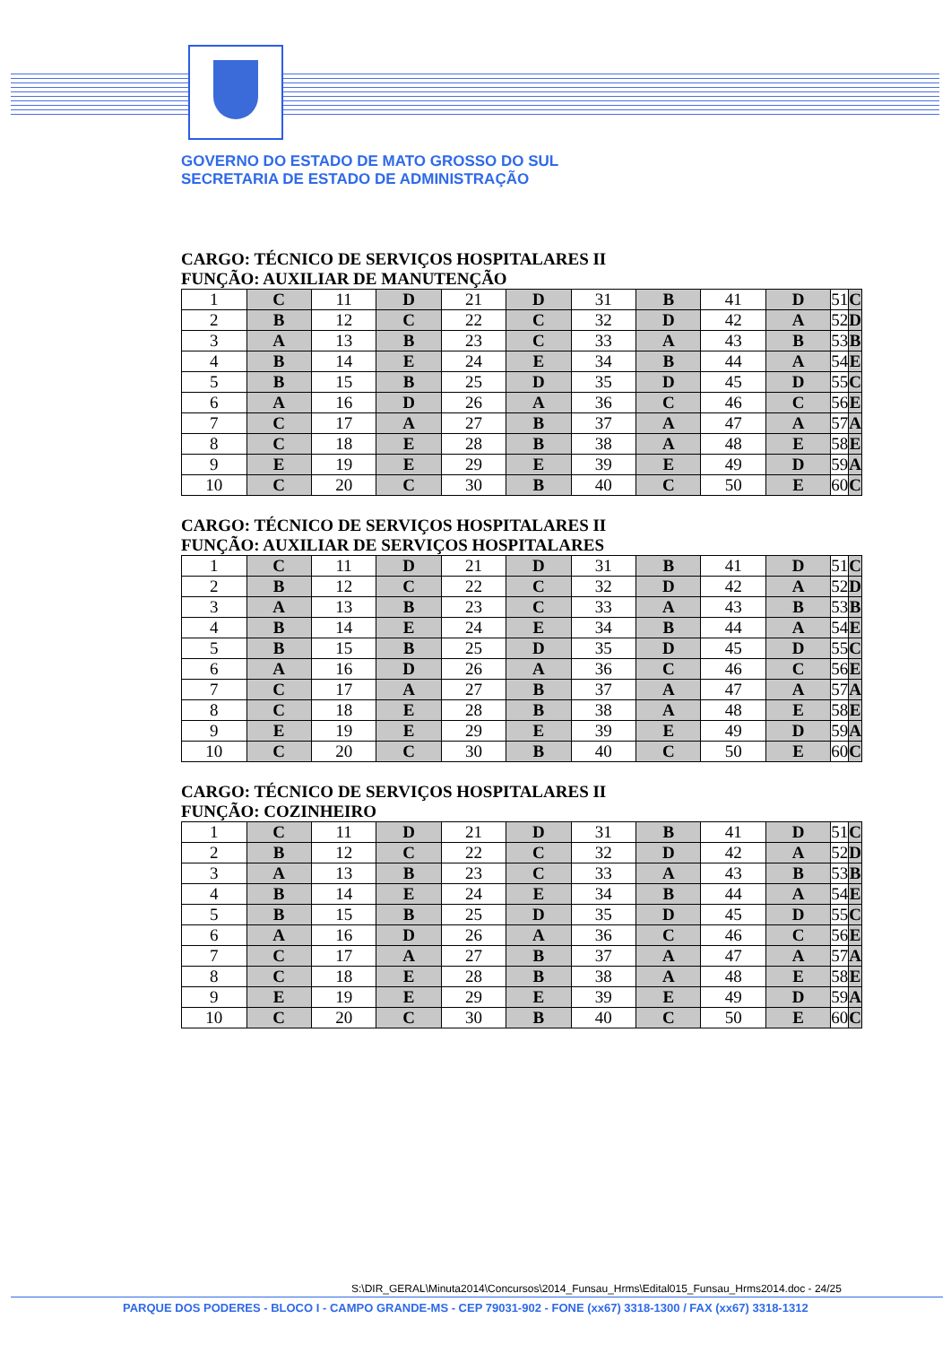GOVERNO DO ESTADO DE MATO GROSSO DO SUL
SECRETARIA DE ESTADO DE ADMINISTRAÇÃO
CARGO: TÉCNICO DE SERVIÇOS HOSPITALARES II
FUNÇÃO: AUXILIAR DE MANUTENÇÃO
| 1 | C | 11 | D | 21 | D | 31 | B | 41 | D | 51 | C |
| 2 | B | 12 | C | 22 | C | 32 | D | 42 | A | 52 | D |
| 3 | A | 13 | B | 23 | C | 33 | A | 43 | B | 53 | B |
| 4 | B | 14 | E | 24 | E | 34 | B | 44 | A | 54 | E |
| 5 | B | 15 | B | 25 | D | 35 | D | 45 | D | 55 | C |
| 6 | A | 16 | D | 26 | A | 36 | C | 46 | C | 56 | E |
| 7 | C | 17 | A | 27 | B | 37 | A | 47 | A | 57 | A |
| 8 | C | 18 | E | 28 | B | 38 | A | 48 | E | 58 | E |
| 9 | E | 19 | E | 29 | E | 39 | E | 49 | D | 59 | A |
| 10 | C | 20 | C | 30 | B | 40 | C | 50 | E | 60 | C |
CARGO: TÉCNICO DE SERVIÇOS HOSPITALARES II
FUNÇÃO: AUXILIAR DE SERVIÇOS HOSPITALARES
| 1 | C | 11 | D | 21 | D | 31 | B | 41 | D | 51 | C |
| 2 | B | 12 | C | 22 | C | 32 | D | 42 | A | 52 | D |
| 3 | A | 13 | B | 23 | C | 33 | A | 43 | B | 53 | B |
| 4 | B | 14 | E | 24 | E | 34 | B | 44 | A | 54 | E |
| 5 | B | 15 | B | 25 | D | 35 | D | 45 | D | 55 | C |
| 6 | A | 16 | D | 26 | A | 36 | C | 46 | C | 56 | E |
| 7 | C | 17 | A | 27 | B | 37 | A | 47 | A | 57 | A |
| 8 | C | 18 | E | 28 | B | 38 | A | 48 | E | 58 | E |
| 9 | E | 19 | E | 29 | E | 39 | E | 49 | D | 59 | A |
| 10 | C | 20 | C | 30 | B | 40 | C | 50 | E | 60 | C |
CARGO: TÉCNICO DE SERVIÇOS HOSPITALARES II
FUNÇÃO: COZINHEIRO
| 1 | C | 11 | D | 21 | D | 31 | B | 41 | D | 51 | C |
| 2 | B | 12 | C | 22 | C | 32 | D | 42 | A | 52 | D |
| 3 | A | 13 | B | 23 | C | 33 | A | 43 | B | 53 | B |
| 4 | B | 14 | E | 24 | E | 34 | B | 44 | A | 54 | E |
| 5 | B | 15 | B | 25 | D | 35 | D | 45 | D | 55 | C |
| 6 | A | 16 | D | 26 | A | 36 | C | 46 | C | 56 | E |
| 7 | C | 17 | A | 27 | B | 37 | A | 47 | A | 57 | A |
| 8 | C | 18 | E | 28 | B | 38 | A | 48 | E | 58 | E |
| 9 | E | 19 | E | 29 | E | 39 | E | 49 | D | 59 | A |
| 10 | C | 20 | C | 30 | B | 40 | C | 50 | E | 60 | C |
S:\DIR_GERAL\Minuta2014\Concursos\2014_Funsau_Hrms\Edital015_Funsau_Hrms2014.doc - 24/25
PARQUE DOS PODERES - BLOCO I - CAMPO GRANDE-MS - CEP 79031-902 - FONE (xx67) 3318-1300 / FAX (xx67) 3318-1312